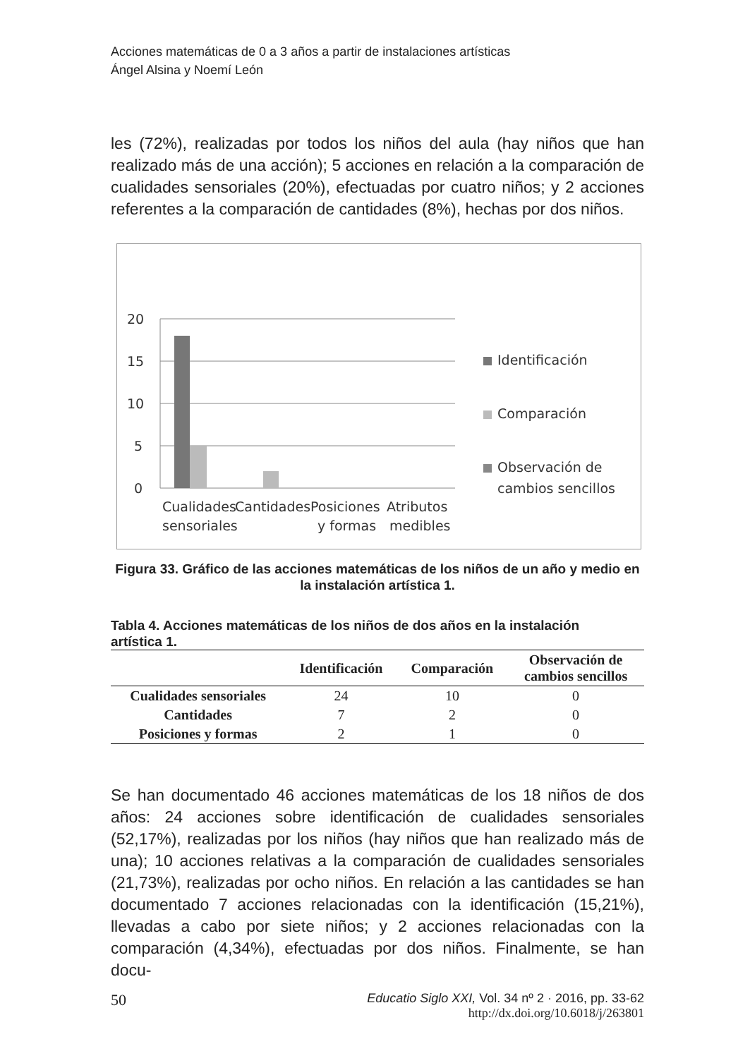Acciones matemáticas de 0 a 3 años a partir de instalaciones artísticas
Ángel Alsina y Noemí León
les (72%), realizadas por todos los niños del aula (hay niños que han realizado más de una acción); 5 acciones en relación a la comparación de cualidades sensoriales (20%), efectuadas por cuatro niños; y 2 acciones referentes a la comparación de cantidades (8%), hechas por dos niños.
20
15
10
5
0
Cualidades
sensoriales
Cantidades
Posiciones
y formas
Atributos
medibles
Identificación
Comparación
Observación de
cambios sencillos
Figura 33. Gráfico de las acciones matemáticas de los niños de un año y medio en la instalación artística 1.
Tabla 4. Acciones matemáticas de los niños de dos años en la instalación artística 1.
| | Identificación | Comparación | Observación de cambios sencillos |
| --- | --- | --- | --- |
| Cualidades sensoriales | 24 | 10 | 0 |
| Cantidades | 7 | 2 | 0 |
| Posiciones y formas | 2 | 1 | 0 |
Se han documentado 46 acciones matemáticas de los 18 niños de dos años: 24 acciones sobre identificación de cualidades sensoriales (52,17%), realizadas por los niños (hay niños que han realizado más de una); 10 acciones relativas a la comparación de cualidades sensoriales (21,73%), realizadas por ocho niños. En relación a las cantidades se han documentado 7 acciones relacionadas con la identificación (15,21%), llevadas a cabo por siete niños; y 2 acciones relacionadas con la comparación (4,34%), efectuadas por dos niños. Finalmente, se han docu-
50 Educatio Siglo XXI, Vol. 34 nº 2 · 2016, pp. 33-62
http://dx.doi.org/10.6018/j/263801